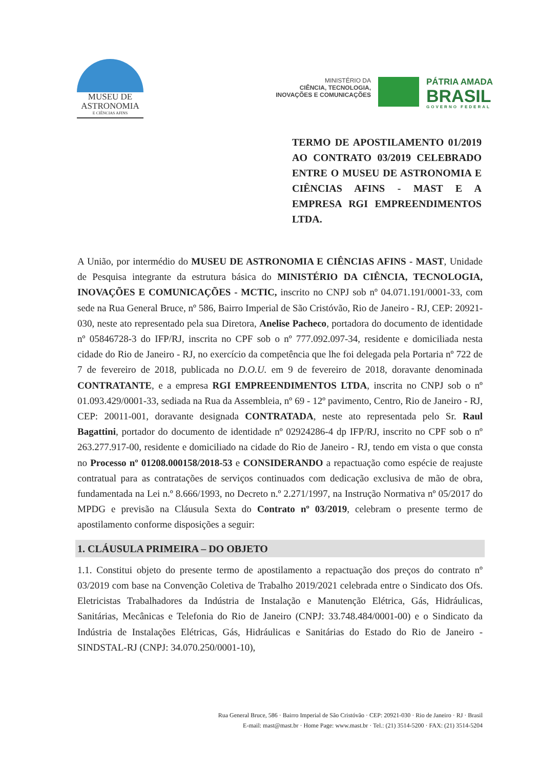MUSEU DE
ASTRONOMIA
E CIÊNCIAS AFINS
MINISTÉRIO DA
CIÊNCIA, TECNOLOGIA,
INOVAÇÕES E COMUNICAÇÕES
PÁTRIA AMADA
BRASIL
GOVERNO FEDERAL
TERMO DE APOSTILAMENTO 01/2019 AO CONTRATO 03/2019 CELEBRADO ENTRE O MUSEU DE ASTRONOMIA E CIÊNCIAS AFINS - MAST E A EMPRESA RGI EMPREENDIMENTOS LTDA.
A União, por intermédio do MUSEU DE ASTRONOMIA E CIÊNCIAS AFINS - MAST, Unidade de Pesquisa integrante da estrutura básica do MINISTÉRIO DA CIÊNCIA, TECNOLOGIA, INOVAÇÕES E COMUNICAÇÕES - MCTIC, inscrito no CNPJ sob nº 04.071.191/0001-33, com sede na Rua General Bruce, nº 586, Bairro Imperial de São Cristóvão, Rio de Janeiro - RJ, CEP: 20921-030, neste ato representado pela sua Diretora, Anelise Pacheco, portadora do documento de identidade nº 05846728-3 do IFP/RJ, inscrita no CPF sob o nº 777.092.097-34, residente e domiciliada nesta cidade do Rio de Janeiro - RJ, no exercício da competência que lhe foi delegada pela Portaria nº 722 de 7 de fevereiro de 2018, publicada no D.O.U. em 9 de fevereiro de 2018, doravante denominada CONTRATANTE, e a empresa RGI EMPREENDIMENTOS LTDA, inscrita no CNPJ sob o nº 01.093.429/0001-33, sediada na Rua da Assembleia, nº 69 - 12º pavimento, Centro, Rio de Janeiro - RJ, CEP: 20011-001, doravante designada CONTRATADA, neste ato representada pelo Sr. Raul Bagattini, portador do documento de identidade nº 02924286-4 dp IFP/RJ, inscrito no CPF sob o nº 263.277.917-00, residente e domiciliado na cidade do Rio de Janeiro - RJ, tendo em vista o que consta no Processo nº 01208.000158/2018-53 e CONSIDERANDO a repactuação como espécie de reajuste contratual para as contratações de serviços continuados com dedicação exclusiva de mão de obra, fundamentada na Lei n.º 8.666/1993, no Decreto n.º 2.271/1997, na Instrução Normativa nº 05/2017 do MPDG e previsão na Cláusula Sexta do Contrato nº 03/2019, celebram o presente termo de apostilamento conforme disposições a seguir:
1. CLÁUSULA PRIMEIRA – DO OBJETO
1.1. Constitui objeto do presente termo de apostilamento a repactuação dos preços do contrato nº 03/2019 com base na Convenção Coletiva de Trabalho 2019/2021 celebrada entre o Sindicato dos Ofs. Eletricistas Trabalhadores da Indústria de Instalação e Manutenção Elétrica, Gás, Hidráulicas, Sanitárias, Mecânicas e Telefonia do Rio de Janeiro (CNPJ: 33.748.484/0001-00) e o Sindicato da Indústria de Instalações Elétricas, Gás, Hidráulicas e Sanitárias do Estado do Rio de Janeiro - SINDSTAL-RJ (CNPJ: 34.070.250/0001-10),
Rua General Bruce, 586 · Bairro Imperial de São Cristóvão · CEP: 20921-030 · Rio de Janeiro · RJ · Brasil
E-mail: mast@mast.br · Home Page: www.mast.br · Tel.: (21) 3514-5200 · FAX: (21) 3514-5204